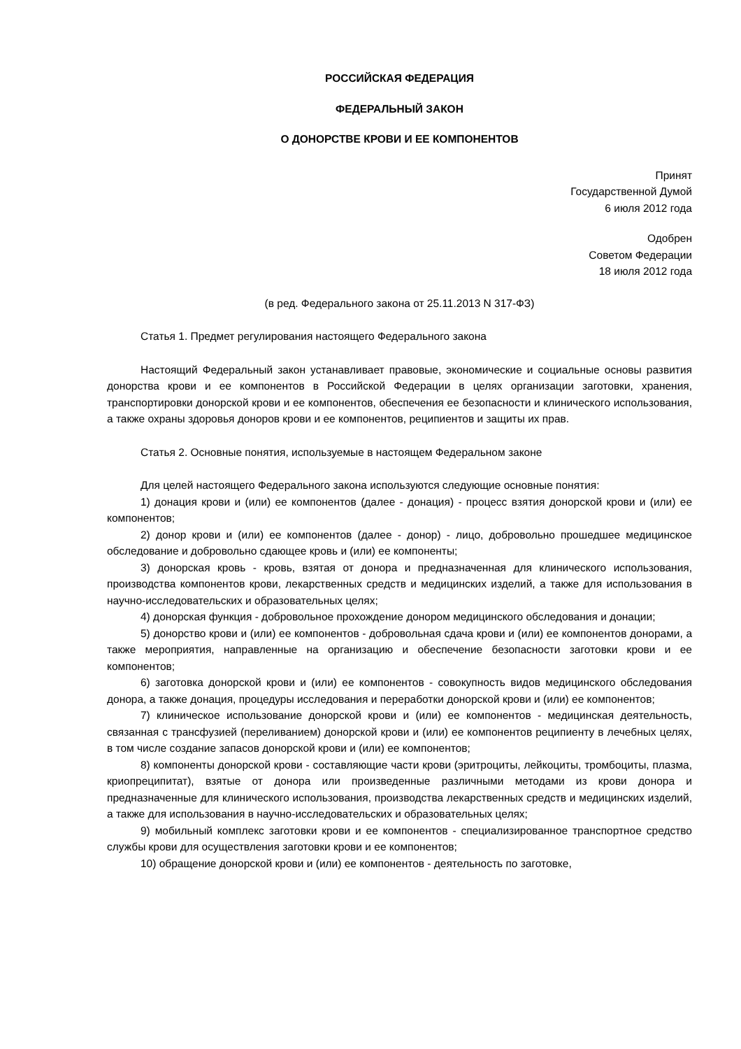РОССИЙСКАЯ ФЕДЕРАЦИЯ
ФЕДЕРАЛЬНЫЙ ЗАКОН
О ДОНОРСТВЕ КРОВИ И ЕЕ КОМПОНЕНТОВ
Принят
Государственной Думой
6 июля 2012 года
Одобрен
Советом Федерации
18 июля 2012 года
(в ред. Федерального закона от 25.11.2013 N 317-ФЗ)
Статья 1. Предмет регулирования настоящего Федерального закона
Настоящий Федеральный закон устанавливает правовые, экономические и социальные основы развития донорства крови и ее компонентов в Российской Федерации в целях организации заготовки, хранения, транспортировки донорской крови и ее компонентов, обеспечения ее безопасности и клинического использования, а также охраны здоровья доноров крови и ее компонентов, реципиентов и защиты их прав.
Статья 2. Основные понятия, используемые в настоящем Федеральном законе
Для целей настоящего Федерального закона используются следующие основные понятия:
1) донация крови и (или) ее компонентов (далее - донация) - процесс взятия донорской крови и (или) ее компонентов;
2) донор крови и (или) ее компонентов (далее - донор) - лицо, добровольно прошедшее медицинское обследование и добровольно сдающее кровь и (или) ее компоненты;
3) донорская кровь - кровь, взятая от донора и предназначенная для клинического использования, производства компонентов крови, лекарственных средств и медицинских изделий, а также для использования в научно-исследовательских и образовательных целях;
4) донорская функция - добровольное прохождение донором медицинского обследования и донации;
5) донорство крови и (или) ее компонентов - добровольная сдача крови и (или) ее компонентов донорами, а также мероприятия, направленные на организацию и обеспечение безопасности заготовки крови и ее компонентов;
6) заготовка донорской крови и (или) ее компонентов - совокупность видов медицинского обследования донора, а также донация, процедуры исследования и переработки донорской крови и (или) ее компонентов;
7) клиническое использование донорской крови и (или) ее компонентов - медицинская деятельность, связанная с трансфузией (переливанием) донорской крови и (или) ее компонентов реципиенту в лечебных целях, в том числе создание запасов донорской крови и (или) ее компонентов;
8) компоненты донорской крови - составляющие части крови (эритроциты, лейкоциты, тромбоциты, плазма, криопреципитат), взятые от донора или произведенные различными методами из крови донора и предназначенные для клинического использования, производства лекарственных средств и медицинских изделий, а также для использования в научно-исследовательских и образовательных целях;
9) мобильный комплекс заготовки крови и ее компонентов - специализированное транспортное средство службы крови для осуществления заготовки крови и ее компонентов;
10) обращение донорской крови и (или) ее компонентов - деятельность по заготовке,